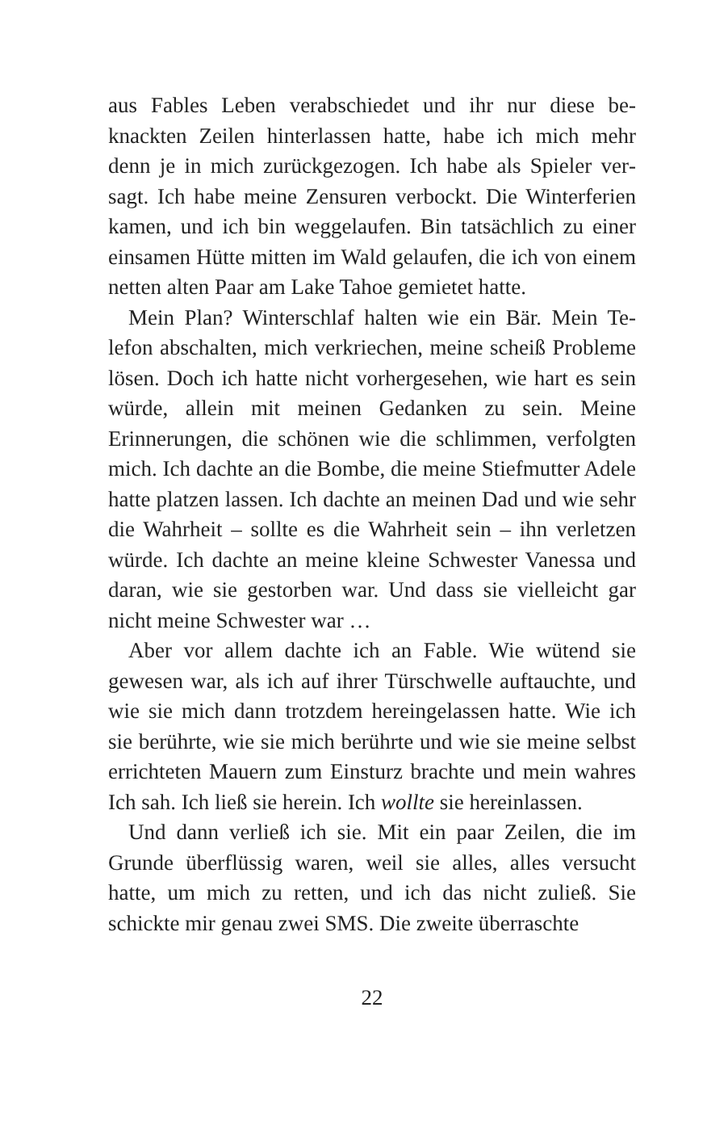aus Fables Leben verabschiedet und ihr nur diese be­knackten Zeilen hinterlassen hatte, habe ich mich mehr denn je in mich zurückgezogen. Ich habe als Spieler ver­sagt. Ich habe meine Zensuren verbockt. Die Winterfe­rien kamen, und ich bin weggelaufen. Bin tatsächlich zu einer einsamen Hütte mitten im Wald gelaufen, die ich von einem netten alten Paar am Lake Tahoe gemie­tet hatte.
Mein Plan? Winterschlaf halten wie ein Bär. Mein Te­lefon abschalten, mich verkriechen, meine scheiß Pro­bleme lösen. Doch ich hatte nicht vorhergesehen, wie hart es sein würde, allein mit meinen Gedanken zu sein. Meine Erinnerungen, die schönen wie die schlimmen, verfolgten mich. Ich dachte an die Bombe, die meine Stiefmutter Adele hatte platzen lassen. Ich dachte an meinen Dad und wie sehr die Wahrheit – sollte es die Wahrheit sein – ihn verletzen würde. Ich dachte an mei­ne kleine Schwester Vanessa und daran, wie sie gestor­ben war. Und dass sie vielleicht gar nicht meine Schwes­ter war …
Aber vor allem dachte ich an Fable. Wie wütend sie gewesen war, als ich auf ihrer Türschwelle auftauchte, und wie sie mich dann trotzdem hereingelassen hatte. Wie ich sie berührte, wie sie mich berührte und wie sie meine selbst errichteten Mauern zum Einsturz brachte und mein wahres Ich sah. Ich ließ sie herein. Ich woll­te sie hereinlassen.
Und dann verließ ich sie. Mit ein paar Zeilen, die im Grunde überflüssig waren, weil sie alles, alles versucht hatte, um mich zu retten, und ich das nicht zuließ. Sie schickte mir genau zwei SMS. Die zweite überraschte
22